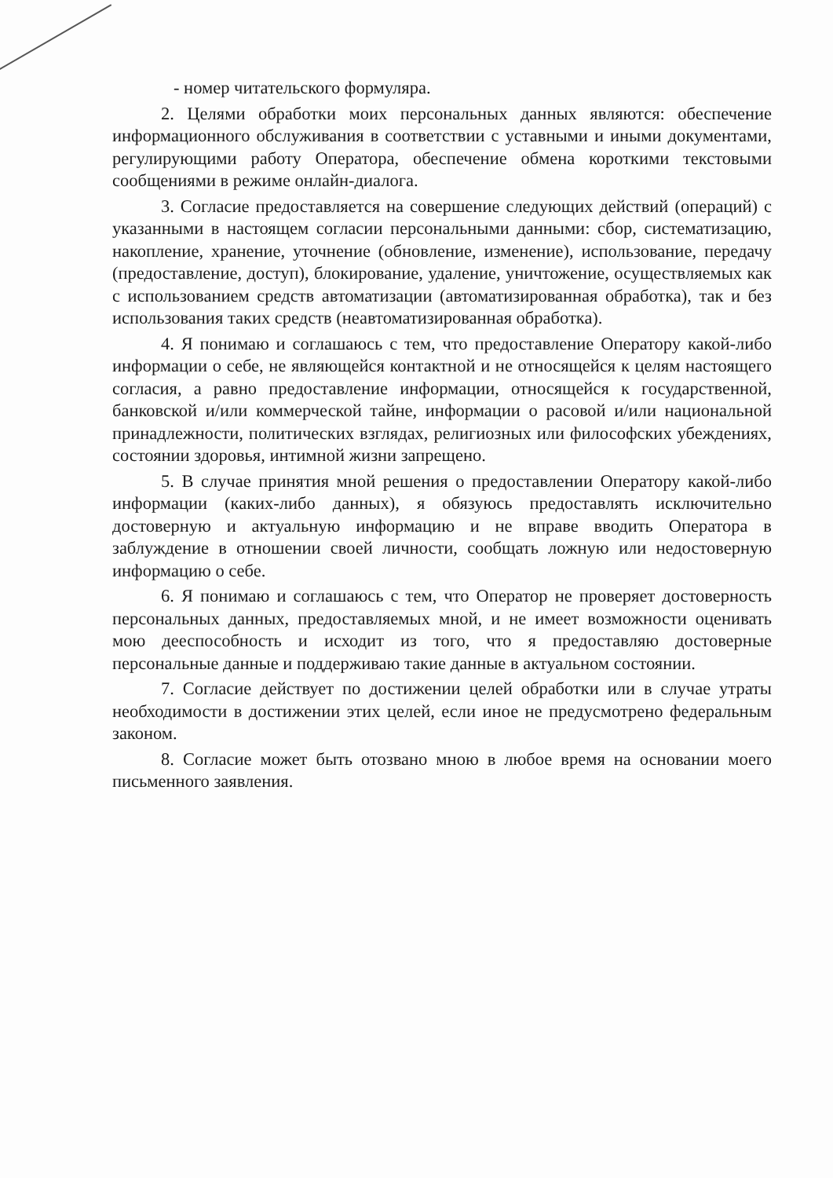- номер читательского формуляра.
2. Целями обработки моих персональных данных являются: обеспечение информационного обслуживания в соответствии с уставными и иными документами, регулирующими работу Оператора, обеспечение обмена короткими текстовыми сообщениями в режиме онлайн-диалога.
3. Согласие предоставляется на совершение следующих действий (операций) с указанными в настоящем согласии персональными данными: сбор, систематизацию, накопление, хранение, уточнение (обновление, изменение), использование, передачу (предоставление, доступ), блокирование, удаление, уничтожение, осуществляемых как с использованием средств автоматизации (автоматизированная обработка), так и без использования таких средств (неавтоматизированная обработка).
4. Я понимаю и соглашаюсь с тем, что предоставление Оператору какой-либо информации о себе, не являющейся контактной и не относящейся к целям настоящего согласия, а равно предоставление информации, относящейся к государственной, банковской и/или коммерческой тайне, информации о расовой и/или национальной принадлежности, политических взглядах, религиозных или философских убеждениях, состоянии здоровья, интимной жизни запрещено.
5. В случае принятия мной решения о предоставлении Оператору какой-либо информации (каких-либо данных), я обязуюсь предоставлять исключительно достоверную и актуальную информацию и не вправе вводить Оператора в заблуждение в отношении своей личности, сообщать ложную или недостоверную информацию о себе.
6. Я понимаю и соглашаюсь с тем, что Оператор не проверяет достоверность персональных данных, предоставляемых мной, и не имеет возможности оценивать мою дееспособность и исходит из того, что я предоставляю достоверные персональные данные и поддерживаю такие данные в актуальном состоянии.
7. Согласие действует по достижении целей обработки или в случае утраты необходимости в достижении этих целей, если иное не предусмотрено федеральным законом.
8. Согласие может быть отозвано мною в любое время на основании моего письменного заявления.